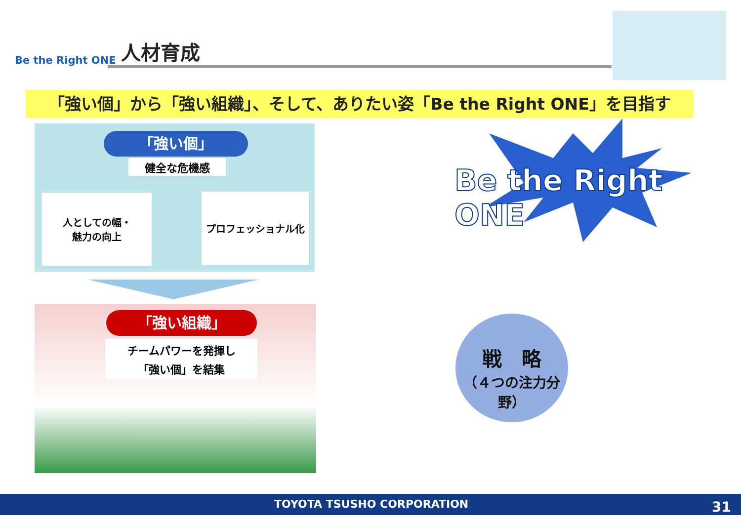Be the Right ONE 人材育成
「強い個」から「強い組織」、そして、ありたい姿「Be the Right ONE」を目指す
「強い個」
健全な危機感
人としての幅・
魅力の向上
プロフェッショナル化
「強い組織」
チームパワーを発揮し
「強い個」を結集
Be the Right ONE
戦　略
（４つの注力分野）
TOYOTA TSUSHO CORPORATION 31